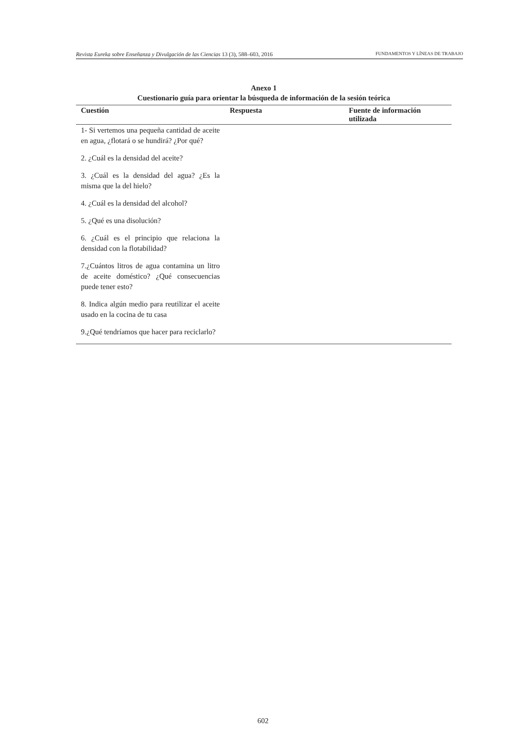Revista Eureka sobre Enseñanza y Divulgación de las Ciencias 13 (3), 588–603, 2016 FUNDAMENTOS Y LÍNEAS DE TRABAJO
Anexo 1
Cuestionario guía para orientar la búsqueda de información de la sesión teórica
| Cuestión | Respuesta | Fuente de información utilizada |
| --- | --- | --- |
| 1- Si vertemos una pequeña cantidad de aceite en agua, ¿flotará o se hundirá? ¿Por qué? | | |
| 2. ¿Cuál es la densidad del aceite? | | |
| 3. ¿Cuál es la densidad del agua? ¿Es la misma que la del hielo? | | |
| 4. ¿Cuál es la densidad del alcohol? | | |
| 5. ¿Qué es una disolución? | | |
| 6. ¿Cuál es el principio que relaciona la densidad con la flotabilidad? | | |
| 7.¿Cuántos litros de agua contamina un litro de aceite doméstico? ¿Qué consecuencias puede tener esto? | | |
| 8. Indica algún medio para reutilizar el aceite usado en la cocina de tu casa | | |
| 9.¿Qué tendríamos que hacer para reciclarlo? | | |
602